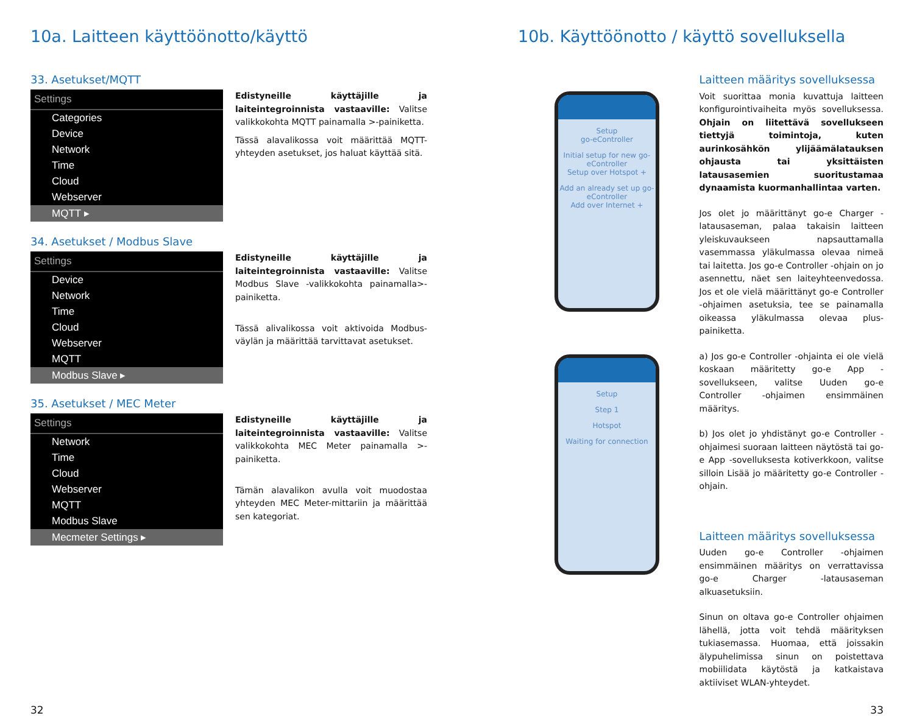10a. Laitteen käyttöönotto/käyttö
33. Asetukset/MQTT
Settings
Categories
Device
Network
Time
Cloud
Webserver
MQTT ▸
Edistyneille käyttäjille ja laiteintegroinnista vastaaville: Valitse valikkokohta MQTT painamalla >-painiketta.
Tässä alavalikossa voit määrittää MQTT-yhteyden asetukset, jos haluat käyttää sitä.
34. Asetukset / Modbus Slave
Settings
Device
Network
Time
Cloud
Webserver
MQTT
Modbus Slave ▸
Edistyneille käyttäjille ja laiteintegroinnista vastaaville: Valitse Modbus Slave -valikkokohta painamalla>-painiketta.
Tässä alivalikossa voit aktivoida Modbus-väylän ja määrittää tarvittavat asetukset.
35. Asetukset / MEC Meter
Settings
Network
Time
Cloud
Webserver
MQTT
Modbus Slave
Mecmeter Settings ▸
Edistyneille käyttäjille ja laiteintegroinnista vastaaville: Valitse valikkokohta MEC Meter painamalla >-painiketta.
Tämän alavalikon avulla voit muodostaa yhteyden MEC Meter-mittariin ja määrittää sen kategoriat.
10b. Käyttöönotto / käyttö sovelluksella
Setup
go-eController
Initial setup for new go-eController
Setup over Hotspot +
Add an already set up go-eController
Add over Internet +
Setup
Step 1
Hotspot
Waiting for connection
Laitteen määritys sovelluksessa
Voit suorittaa monia kuvattuja laitteen konfigurointivaiheita myös sovelluksessa. Ohjain on liitettävä sovellukseen tiettyjä toimintoja, kuten aurinkosähkön ylijäämälatauksen ohjausta tai yksittäisten latausasemien suoritustamaa dynaamista kuormanhallintaa varten.
Jos olet jo määrittänyt go-e Charger -latausaseman, palaa takaisin laitteen yleiskuvaukseen napsauttamalla vasemmassa yläkulmassa olevaa nimeä tai laitetta. Jos go-e Controller -ohjain on jo asennettu, näet sen laiteyhteenvedossa. Jos et ole vielä määrittänyt go-e Controller -ohjaimen asetuksia, tee se painamalla oikeassa yläkulmassa olevaa plus-painiketta.
a) Jos go-e Controller -ohjainta ei ole vielä koskaan määritetty go-e App -sovellukseen, valitse Uuden go-e Controller -ohjaimen ensimmäinen määritys.
b) Jos olet jo yhdistänyt go-e Controller -ohjaimesi suoraan laitteen näytöstä tai go-e App -sovelluksesta kotiverkkoon, valitse silloin Lisää jo määritetty go-e Controller -ohjain.
Laitteen määritys sovelluksessa
Uuden go-e Controller -ohjaimen ensimmäinen määritys on verrattavissa go-e Charger -latausaseman alkuasetuksiin.
Sinun on oltava go-e Controller ohjaimen lähellä, jotta voit tehdä määrityksen tukiasemassa. Huomaa, että joissakin älypuhelimissa sinun on poistettava mobiilidata käytöstä ja katkaistava aktiiviset WLAN-yhteydet.
32 33